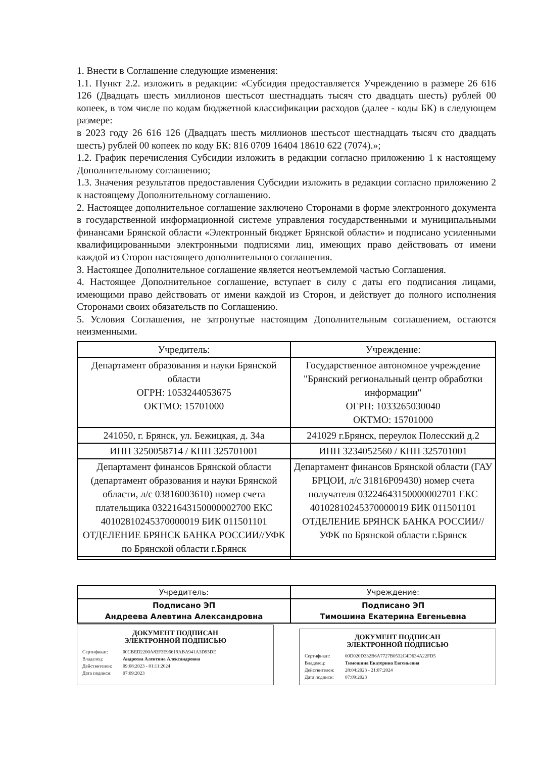1. Внести в Соглашение следующие изменения:
1.1. Пункт 2.2. изложить в редакции: «Субсидия предоставляется Учреждению в размере 26 616 126 (Двадцать шесть миллионов шестьсот шестнадцать тысяч сто двадцать шесть) рублей 00 копеек, в том числе по кодам бюджетной классификации расходов (далее - коды БК) в следующем размере:
в 2023 году 26 616 126 (Двадцать шесть миллионов шестьсот шестнадцать тысяч сто двадцать шесть) рублей 00 копеек по коду БК: 816 0709 16404 18610 622 (7074).»;
1.2. График перечисления Субсидии изложить в редакции согласно приложению 1 к настоящему Дополнительному соглашению;
1.3. Значения результатов предоставления Субсидии изложить в редакции согласно приложению 2 к настоящему Дополнительному соглашению.
2. Настоящее дополнительное соглашение заключено Сторонами в форме электронного документа в государственной информационной системе управления государственными и муниципальными финансами Брянской области «Электронный бюджет Брянской области» и подписано усиленными квалифицированными электронными подписями лиц, имеющих право действовать от имени каждой из Сторон настоящего дополнительного соглашения.
3. Настоящее Дополнительное соглашение является неотъемлемой частью Соглашения.
4. Настоящее Дополнительное соглашение, вступает в силу с даты его подписания лицами, имеющими право действовать от имени каждой из Сторон, и действует до полного исполнения Сторонами своих обязательств по Соглашению.
5. Условия Соглашения, не затронутые настоящим Дополнительным соглашением, остаются неизменными.
| Учредитель: | Учреждение: |
| --- | --- |
| Департамент образования и науки Брянской области ОГРН: 1053244053675 ОКТМО: 15701000 | Государственное автономное учреждение "Брянский региональный центр обработки информации" ОГРН: 1033265030040 ОКТМО: 15701000 |
| 241050, г. Брянск, ул. Бежицкая, д. 34а | 241029 г.Брянск, переулок Полесский д.2 |
| ИНН 3250058714 / КПП 325701001 | ИНН 3234052560 / КПП 325701001 |
| Департамент финансов Брянской области (департамент образования и науки Брянской области, л/с 03816003610) номер счета плательщика 03221643150000002700 ЕКС 40102810245370000019 БИК 011501101 ОТДЕЛЕНИЕ БРЯНСК БАНКА РОССИИ//УФК по Брянской области г.Брянск | Департамент финансов Брянской области (ГАУ БРЦОИ, л/с 31816Р09430) номер счета получателя 03224643150000002701 ЕКС 40102810245370000019 БИК 011501101 ОТДЕЛЕНИЕ БРЯНСК БАНКА РОССИИ//УФК по Брянской области г.Брянск |
| Учредитель: | Учреждение: |
| Подписано ЭП Андреева Алевтина Александровна | Подписано ЭП Тимошина Екатерина Евгеньевна |
ДОКУМЕНТ ПОДПИСАН
ЭЛЕКТРОННОЙ ПОДПИСЬЮ
Сертификат: 00CBED2200A83F3E96619ABA941A3D95DE
Владелец: Андреева Алевтина Александровна
Действителен: 09:08:2023 - 01:11:2024
Дата подписи: 07:09:2023
ДОКУМЕНТ ПОДПИСАН
ЭЛЕКТРОННОЙ ПОДПИСЬЮ
Сертификат: 00D020D332B6A7727B0532C4D634A22FD5
Владелец: Тимошина Екатерина Евгеньевна
Действителен: 28:04:2023 - 21:07:2024
Дата подписи: 07:09:2023